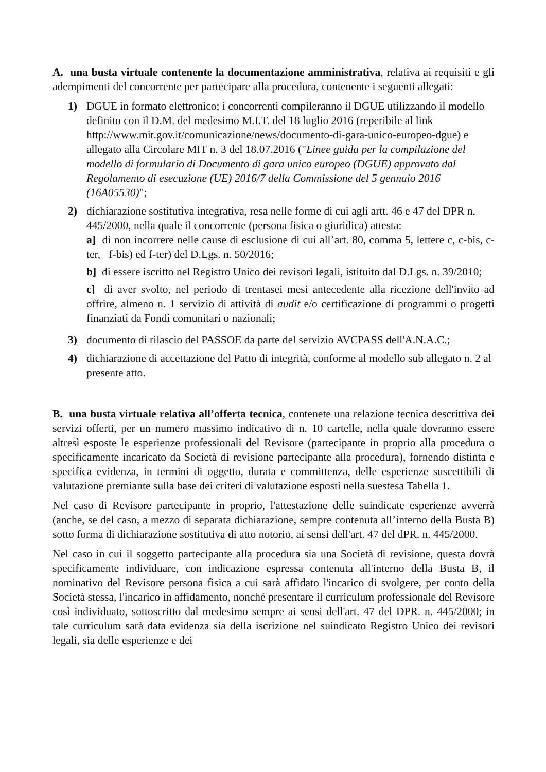A. una busta virtuale contenente la documentazione amministrativa, relativa ai requisiti e gli adempimenti del concorrente per partecipare alla procedura, contenente i seguenti allegati:
1) DGUE in formato elettronico; i concorrenti compileranno il DGUE utilizzando il modello definito con il D.M. del medesimo M.I.T. del 18 luglio 2016 (reperibile al link http://www.mit.gov.it/comunicazione/news/documento-di-gara-unico-europeo-dgue) e allegato alla Circolare MIT n. 3 del 18.07.2016 ("Linee guida per la compilazione del modello di formulario di Documento di gara unico europeo (DGUE) approvato dal Regolamento di esecuzione (UE) 2016/7 della Commissione del 5 gennaio 2016 (16A05530)";
2) dichiarazione sostitutiva integrativa, resa nelle forme di cui agli artt. 46 e 47 del DPR n. 445/2000, nella quale il concorrente (persona fisica o giuridica) attesta:
a] di non incorrere nelle cause di esclusione di cui all’art. 80, comma 5, lettere c, c-bis, c-ter, f-bis) ed f-ter) del D.Lgs. n. 50/2016;
b] di essere iscritto nel Registro Unico dei revisori legali, istituito dal D.Lgs. n. 39/2010;
c] di aver svolto, nel periodo di trentasei mesi antecedente alla ricezione dell'invito ad offrire, almeno n. 1 servizio di attività di audit e/o certificazione di programmi o progetti finanziati da Fondi comunitari o nazionali;
3) documento di rilascio del PASSOE da parte del servizio AVCPASS dell'A.N.A.C.;
4) dichiarazione di accettazione del Patto di integrità, conforme al modello sub allegato n. 2 al presente atto.
B. una busta virtuale relativa all’offerta tecnica, contenete una relazione tecnica descrittiva dei servizi offerti, per un numero massimo indicativo di n. 10 cartelle, nella quale dovranno essere altresì esposte le esperienze professionali del Revisore (partecipante in proprio alla procedura o specificamente incaricato da Società di revisione partecipante alla procedura), fornendo distinta e specifica evidenza, in termini di oggetto, durata e committenza, delle esperienze suscettibili di valutazione premiante sulla base dei criteri di valutazione esposti nella suestesa Tabella 1.
Nel caso di Revisore partecipante in proprio, l'attestazione delle suindicate esperienze avverrà (anche, se del caso, a mezzo di separata dichiarazione, sempre contenuta all’interno della Busta B) sotto forma di dichiarazione sostitutiva di atto notorio, ai sensi dell'art. 47 del dPR. n. 445/2000.
Nel caso in cui il soggetto partecipante alla procedura sia una Società di revisione, questa dovrà specificamente individuare, con indicazione espressa contenuta all'interno della Busta B, il nominativo del Revisore persona fisica a cui sarà affidato l'incarico di svolgere, per conto della Società stessa, l'incarico in affidamento, nonché presentare il curriculum professionale del Revisore così individuato, sottoscritto dal medesimo sempre ai sensi dell'art. 47 del DPR. n. 445/2000; in tale curriculum sarà data evidenza sia della iscrizione nel suindicato Registro Unico dei revisori legali, sia delle esperienze e dei